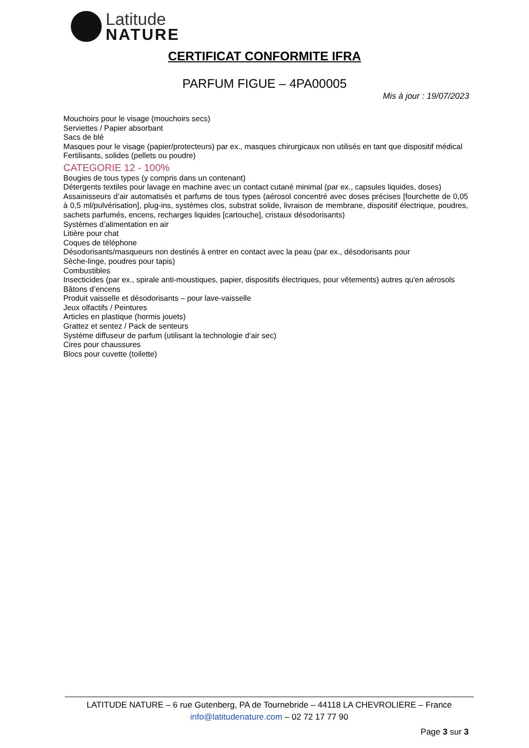Latitude
NATURE
CERTIFICAT CONFORMITE IFRA
PARFUM FIGUE – 4PA00005
Mis à jour : 19/07/2023
Mouchoirs pour le visage (mouchoirs secs)
Serviettes / Papier absorbant
Sacs de blé
Masques pour le visage (papier/protecteurs) par ex., masques chirurgicaux non utilisés en tant que dispositif médical
Fertilisants, solides (pellets ou poudre)
CATEGORIE 12 - 100%
Bougies de tous types (y compris dans un contenant)
Détergents textiles pour lavage en machine avec un contact cutané minimal (par ex., capsules liquides, doses)
Assainisseurs d’air automatisés et parfums de tous types (aérosol concentré avec doses précises [fourchette de 0,05 à 0,5 ml/pulvérisation], plug-ins, systèmes clos, substrat solide, livraison de membrane, dispositif électrique, poudres, sachets parfumés, encens, recharges liquides [cartouche], cristaux désodorisants)
Systèmes d’alimentation en air
Litière pour chat
Coques de téléphone
Désodorisants/masqueurs non destinés à entrer en contact avec la peau (par ex., désodorisants pour
Sèche-linge, poudres pour tapis)
Combustibles
Insecticides (par ex., spirale anti-moustiques, papier, dispositifs électriques, pour vêtements) autres qu'en aérosols
Bâtons d’encens
Produit vaisselle et désodorisants – pour lave-vaisselle
Jeux olfactifs / Peintures
Articles en plastique (hormis jouets)
Grattez et sentez / Pack de senteurs
Système diffuseur de parfum (utilisant la technologie d’air sec)
Cires pour chaussures
Blocs pour cuvette (toilette)
LATITUDE NATURE – 6 rue Gutenberg, PA de Tournebride – 44118 LA CHEVROLIERE – France
info@latitudenature.com – 02 72 17 77 90
Page 3 sur 3